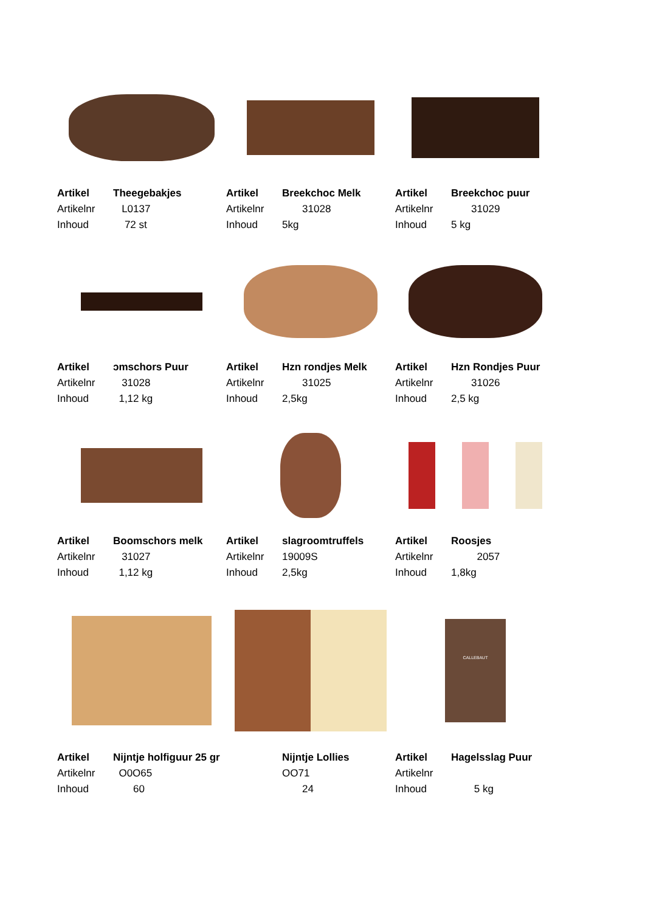| Artikel | Theegebakjes |
| Artikelnr | L0137 |
| Inhoud | 72 st |
| Artikel | Breekchoc Melk |
| Artikelnr | 31028 |
| Inhoud | 5kg |
| Artikel | Breekchoc puur |
| Artikelnr | 31029 |
| Inhoud | 5 kg |
| Artikel | ɔmschors Puur |
| Artikelnr | 31028 |
| Inhoud | 1,12 kg |
| Artikel | Hzn rondjes Melk |
| Artikelnr | 31025 |
| Inhoud | 2,5kg |
| Artikel | Hzn Rondjes Puur |
| Artikelnr | 31026 |
| Inhoud | 2,5 kg |
| Artikel | Boomschors melk |
| Artikelnr | 31027 |
| Inhoud | 1,12 kg |
| Artikel | slagroomtruffels |
| Artikelnr | 19009S |
| Inhoud | 2,5kg |
| Artikel | Roosjes |
| Artikelnr | 2057 |
| Inhoud | 1,8kg |
| Artikel | Nijntje holfiguur 25 gr |
| Artikelnr | O0O65 |
| Inhoud | 60 |
| | Nijntje Lollies |
| | OO71 |
| | 24 |
CALLEBAUT
| Artikel | Hagelsslag Puur |
| Artikelnr | |
| Inhoud | 5 kg |